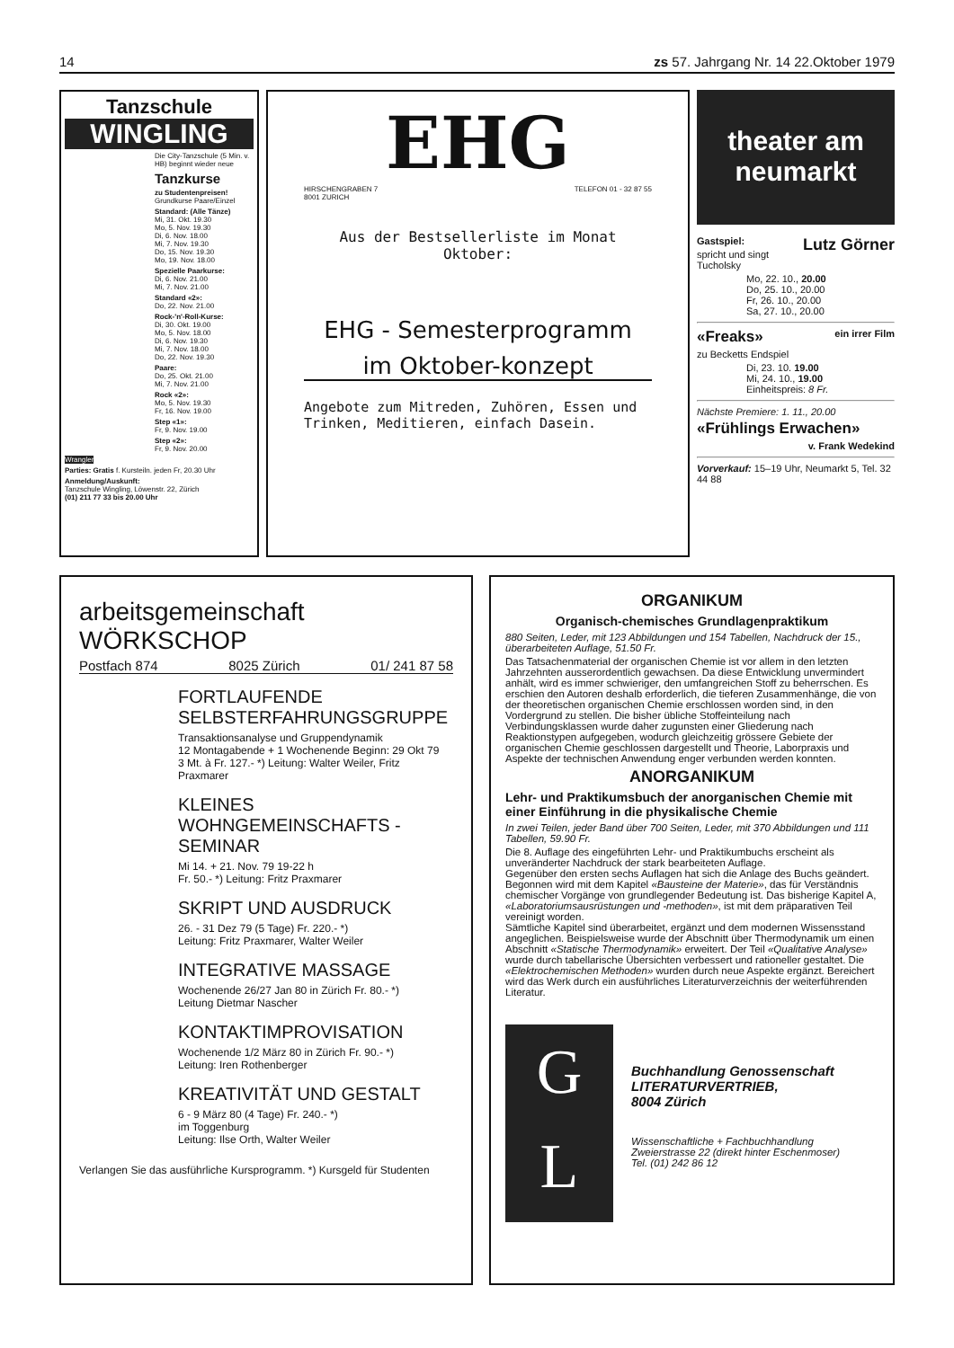14 zs 57. Jahrgang Nr. 14 22.Oktober 1979
Tanzschule
WINGLING
Die City-Tanzschule (5 Min. v. HB) beginnt wieder neue
Tanzkurse
zu Studentenpreisen!
Grundkurse Paare/Einzel
Standard: (Alle Tänze)
Mi, 31. Okt. 19.30
Mo, 5. Nov. 19.30
Di, 6. Nov. 18.00
Mi, 7. Nov. 19.30
Do, 15. Nov. 19.30
Mo, 19. Nov. 18.00
Spezielle Paarkurse:
Di, 6. Nov. 21.00
Mi, 7. Nov. 21.00
Standard «2»:
Do, 22. Nov. 21.00
Rock-'n'-Roll-Kurse:
Di, 30. Okt. 19.00
Mo, 5. Nov. 18.00
Di, 6. Nov. 19.30
Mi, 7. Nov. 18.00
Do, 22. Nov. 19.30
Paare:
Do, 25. Okt. 21.00
Mi, 7. Nov. 21.00
Rock «2»:
Mo, 5. Nov. 19.30
Fr, 16. Nov. 19.00
Step «1»:
Fr, 9. Nov. 19.00
Step «2»:
Fr, 9. Nov. 20.00
Wrangler
Parties: Gratis f. Kursteiln. jeden Fr, 20.30 Uhr
Anmeldung/Auskunft:
Tanzschule Wingling, Löwenstr. 22, Zürich
(01) 211 77 33 bis 20.00 Uhr
EHG
HIRSCHENGRABEN 7
8001 ZURICH TELEFON 01 - 32 87 55
Aus der Bestsellerliste im Monat Oktober:
EHG - Semesterprogramm
im Oktober-konzept
Angebote zum Mitreden, Zuhören, Essen und Trinken, Meditieren, einfach Dasein.
theater am neumarkt
Gastspiel: Lutz Görner
spricht und singt Tucholsky
Mo, 22. 10., 20.00
Do, 25. 10., 20.00
Fr, 26. 10., 20.00
Sa, 27. 10., 20.00
«Freaks» ein irrer Film
zu Becketts Endspiel
Di, 23. 10. 19.00
Mi, 24. 10., 19.00
Einheitspreis: 8 Fr.
Nächste Premiere: 1. 11., 20.00
«Frühlings Erwachen»
v. Frank Wedekind
Vorverkauf: 15–19 Uhr, Neumarkt 5, Tel. 32 44 88
arbeitsgemeinschaft WÖRKSCHOP
Postfach 874 8025 Zürich 01/ 241 87 58
FORTLAUFENDE SELBSTERFAHRUNGSGRUPPE
Transaktionsanalyse und Gruppendynamik
12 Montagabende + 1 Wochenende Beginn: 29 Okt 79
3 Mt. à Fr. 127.- *) Leitung: Walter Weiler, Fritz Praxmarer
KLEINES WOHNGEMEINSCHAFTS - SEMINAR
Mi 14. + 21. Nov. 79 19-22 h
Fr. 50.- *) Leitung: Fritz Praxmarer
SKRIPT UND AUSDRUCK
26. - 31 Dez 79 (5 Tage) Fr. 220.- *)
Leitung: Fritz Praxmarer, Walter Weiler
INTEGRATIVE MASSAGE
Wochenende 26/27 Jan 80 in Zürich Fr. 80.- *)
Leitung Dietmar Nascher
KONTAKTIMPROVISATION
Wochenende 1/2 März 80 in Zürich Fr. 90.- *)
Leitung: Iren Rothenberger
KREATIVITÄT UND GESTALT
6 - 9 März 80 (4 Tage) Fr. 240.- *)
im Toggenburg
Leitung: Ilse Orth, Walter Weiler
Verlangen Sie das ausführliche Kursprogramm. *) Kursgeld für Studenten
ORGANIKUM
Organisch-chemisches Grundlagenpraktikum
880 Seiten, Leder, mit 123 Abbildungen und 154 Tabellen, Nachdruck der 15., überarbeiteten Auflage, 51.50 Fr.
Das Tatsachenmaterial der organischen Chemie ist vor allem in den letzten Jahrzehnten ausserordentlich gewachsen. Da diese Entwicklung unvermindert anhält, wird es immer schwieriger, den umfangreichen Stoff zu beherrschen. Es erschien den Autoren deshalb erforderlich, die tieferen Zusammenhänge, die von der theoretischen organischen Chemie erschlossen worden sind, in den Vordergrund zu stellen. Die bisher übliche Stoffeinteilung nach Verbindungsklassen wurde daher zugunsten einer Gliederung nach Reaktionstypen aufgegeben, wodurch gleichzeitig grössere Gebiete der organischen Chemie geschlossen dargestellt und Theorie, Laborpraxis und Aspekte der technischen Anwendung enger verbunden werden konnten.
ANORGANIKUM
Lehr- und Praktikumsbuch der anorganischen Chemie mit einer Einführung in die physikalische Chemie
In zwei Teilen, jeder Band über 700 Seiten, Leder, mit 370 Abbildungen und 111 Tabellen, 59.90 Fr.
Die 8. Auflage des eingeführten Lehr- und Praktikumbuchs erscheint als unveränderter Nachdruck der stark bearbeiteten Auflage.
Gegenüber den ersten sechs Auflagen hat sich die Anlage des Buchs geändert. Begonnen wird mit dem Kapitel «Bausteine der Materie», das für Verständnis chemischer Vorgänge von grundlegender Bedeutung ist. Das bisherige Kapitel A, «Laboratoriumsausrüstungen und -methoden», ist mit dem präparativen Teil vereinigt worden.
Sämtliche Kapitel sind überarbeitet, ergänzt und dem modernen Wissensstand angeglichen. Beispielsweise wurde der Abschnitt über Thermodynamik um einen Abschnitt «Statische Thermodynamik» erweitert. Der Teil «Qualitative Analyse» wurde durch tabellarische Übersichten verbessert und rationeller gestaltet. Die «Elektrochemischen Methoden» wurden durch neue Aspekte ergänzt. Bereichert wird das Werk durch ein ausführliches Literaturverzeichnis der weiterführenden Literatur.
G
L
Buchhandlung Genossenschaft
LITERATURVERTRIEB,
8004 Zürich
Wissenschaftliche + Fachbuchhandlung
Zweierstrasse 22 (direkt hinter Eschenmoser)
Tel. (01) 242 86 12